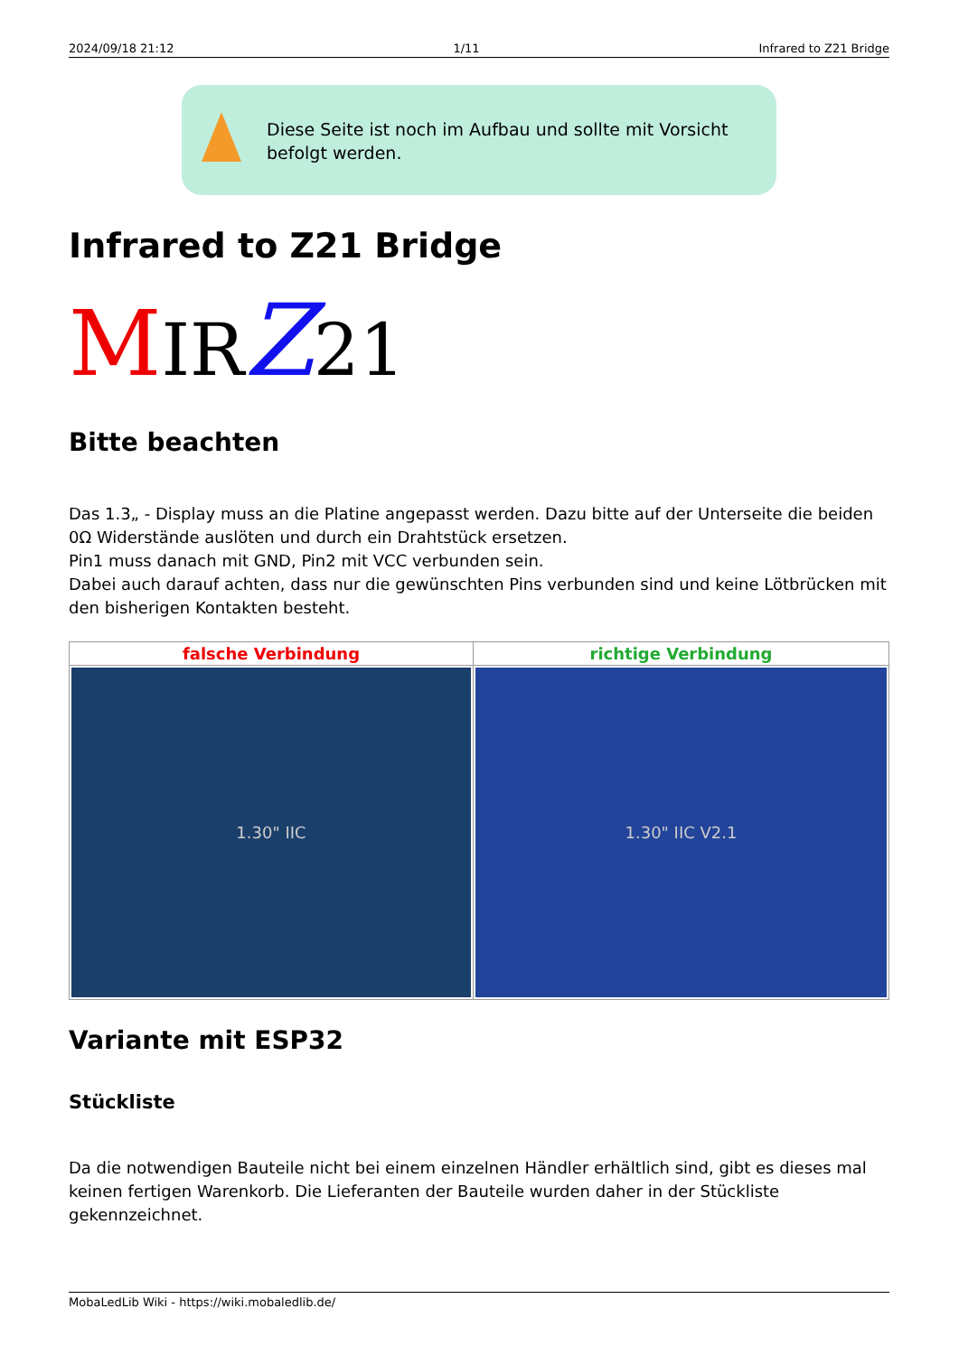2024/09/18 21:12 1/11 Infrared to Z21 Bridge
Diese Seite ist noch im Aufbau und sollte mit Vorsicht befolgt werden.
Infrared to Z21 Bridge
MIR Z 21
Bitte beachten
Das 1.3„ - Display muss an die Platine angepasst werden. Dazu bitte auf der Unterseite die beiden 0Ω Widerstände auslöten und durch ein Drahtstück ersetzen.
Pin1 muss danach mit GND, Pin2 mit VCC verbunden sein.
Dabei auch darauf achten, dass nur die gewünschten Pins verbunden sind und keine Lötbrücken mit den bisherigen Kontakten besteht.
| falsche Verbindung | richtige Verbindung |
| --- | --- |
| 1.30" IIC | 1.30" IIC V2.1 |
Variante mit ESP32
Stückliste
Da die notwendigen Bauteile nicht bei einem einzelnen Händler erhältlich sind, gibt es dieses mal keinen fertigen Warenkorb. Die Lieferanten der Bauteile wurden daher in der Stückliste gekennzeichnet.
MobaLedLib Wiki - https://wiki.mobaledlib.de/